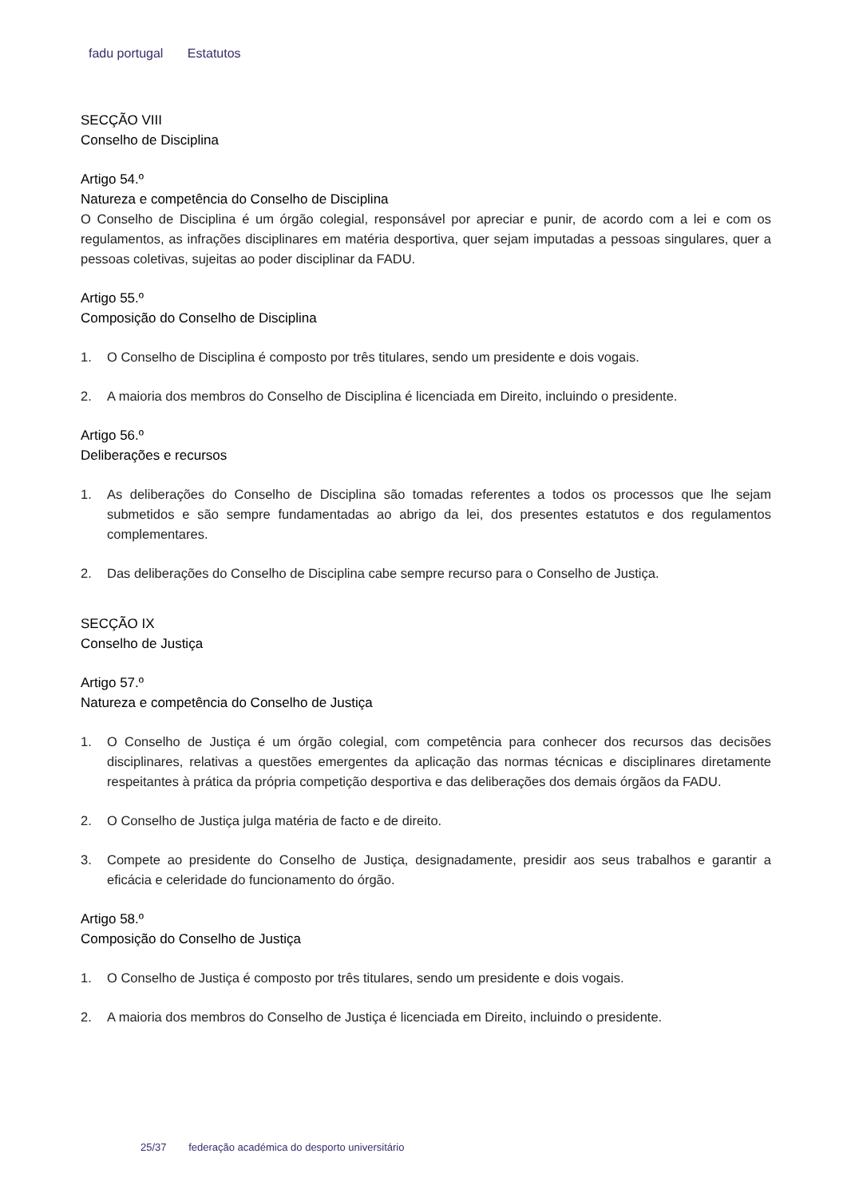fadu portugal Estatutos
SECÇÃO VIII
Conselho de Disciplina
Artigo 54.º
Natureza e competência do Conselho de Disciplina
O Conselho de Disciplina é um órgão colegial, responsável por apreciar e punir, de acordo com a lei e com os regulamentos, as infrações disciplinares em matéria desportiva, quer sejam imputadas a pessoas singulares, quer a pessoas coletivas, sujeitas ao poder disciplinar da FADU.
Artigo 55.º
Composição do Conselho de Disciplina
1. O Conselho de Disciplina é composto por três titulares, sendo um presidente e dois vogais.
2. A maioria dos membros do Conselho de Disciplina é licenciada em Direito, incluindo o presidente.
Artigo 56.º
Deliberações e recursos
1. As deliberações do Conselho de Disciplina são tomadas referentes a todos os processos que lhe sejam submetidos e são sempre fundamentadas ao abrigo da lei, dos presentes estatutos e dos regulamentos complementares.
2. Das deliberações do Conselho de Disciplina cabe sempre recurso para o Conselho de Justiça.
SECÇÃO IX
Conselho de Justiça
Artigo 57.º
Natureza e competência do Conselho de Justiça
1. O Conselho de Justiça é um órgão colegial, com competência para conhecer dos recursos das decisões disciplinares, relativas a questões emergentes da aplicação das normas técnicas e disciplinares diretamente respeitantes à prática da própria competição desportiva e das deliberações dos demais órgãos da FADU.
2. O Conselho de Justiça julga matéria de facto e de direito.
3. Compete ao presidente do Conselho de Justiça, designadamente, presidir aos seus trabalhos e garantir a eficácia e celeridade do funcionamento do órgão.
Artigo 58.º
Composição do Conselho de Justiça
1. O Conselho de Justiça é composto por três titulares, sendo um presidente e dois vogais.
2. A maioria dos membros do Conselho de Justiça é licenciada em Direito, incluindo o presidente.
25/37 federação académica do desporto universitário